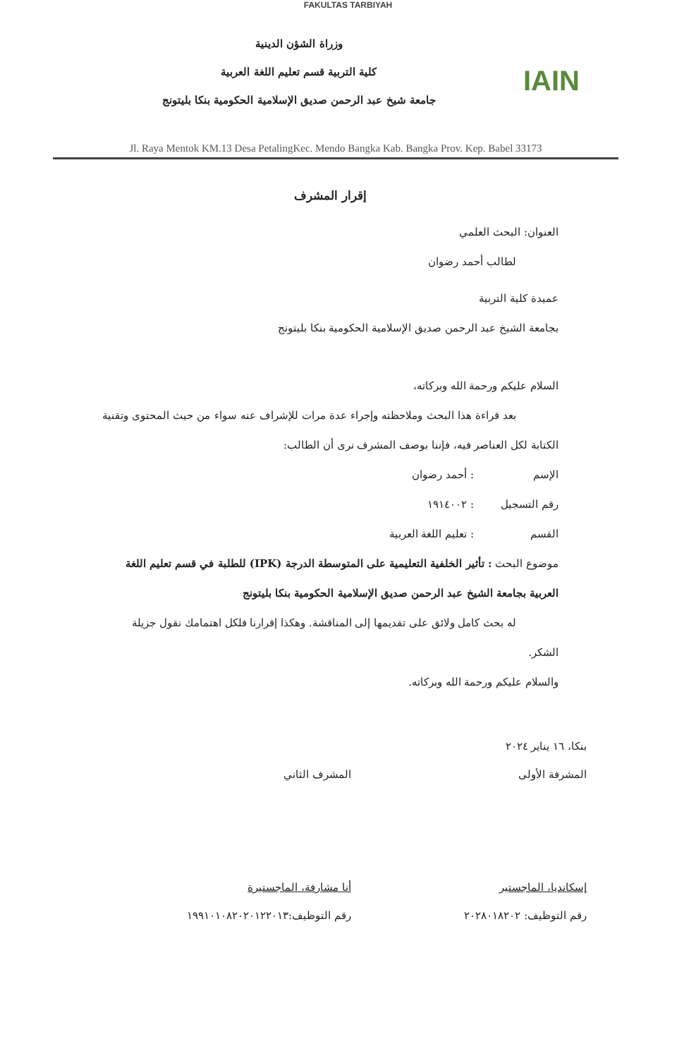FAKULTAS TARBIYAH
IAIN
وزراة الشؤن الدينية
كلية التربية قسم تعليم اللغة العربية
جامعة شيخ عبد الرحمن صديق الإسلامية الحكومية بنكا بليتونج
Jl. Raya Mentok KM.13 Desa PetalingKec. Mendo Bangka Kab. Bangka Prov. Kep. Babel 33173
إقرار المشرف
العنوان: البحث العلمي
لطالب أحمد رضوان
عميدة كلية التربية
بجامعة الشيخ عبد الرحمن صديق الإسلامية الحكومية بنكا بليتونج
السلام عليكم ورحمة الله وبركاته،
بعد قراءة هذا البحث وملاحظته وإجراء عدة مرات للإشراف عنه سواء من حيث المحتوى وتقنية الكتابة لكل العناصر فيه، فإننا بوصف المشرف نرى أن الطالب:
الإسم: أحمد رضوان
رقم التسجيل: ١٩١٤٠٠٢
القسم: تعليم اللغة العربية
موضوع البحث : تأثير الخلفية التعليمية على المتوسطة الدرجة (IPK) للطلبة في قسم تعليم اللغة العربية بجامعة الشيخ عبد الرحمن صديق الإسلامية الحكومية بنكا بليتونج
له بحث كامل ولائق على تقديمها إلى المناقشة. وهكذا إقرارنا فلكل اهتمامك نقول جزيلة الشكر.
والسلام عليكم ورحمة الله وبركاته.
بنكا، ١٦ يناير ٢٠٢٤
المشرفة الأولى
إسكانديا، الماجستير
رقم التوظيف: ٢٠٢٨٠١٨٢٠٢
المشرف الثاني
أنا مشارفة، الماجستيرة
رقم التوظيف:١٩٩١٠١٠٨٢٠٢٠١٢٢٠١٣